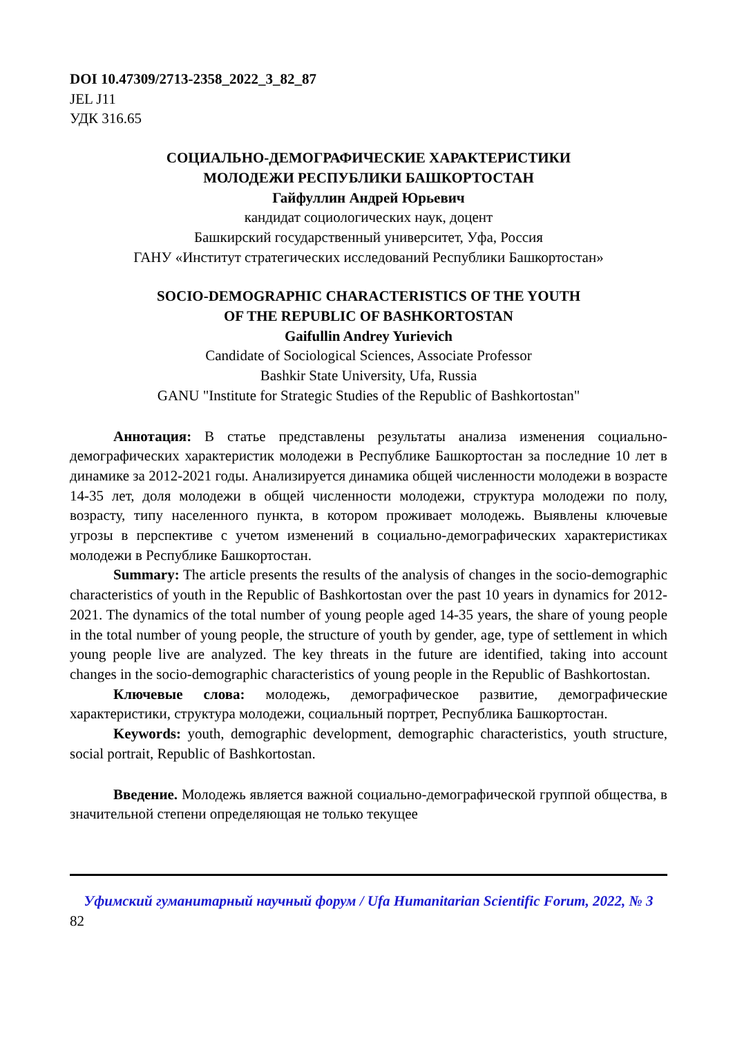DOI 10.47309/2713-2358_2022_3_82_87
JEL J11
УДК 316.65
СОЦИАЛЬНО-ДЕМОГРАФИЧЕСКИЕ ХАРАКТЕРИСТИКИ
МОЛОДЕЖИ РЕСПУБЛИКИ БАШКОРТОСТАН
Гайфуллин Андрей Юрьевич
кандидат социологических наук, доцент
Башкирский государственный университет, Уфа, Россия
ГАНУ «Институт стратегических исследований Республики Башкортостан»
SOCIO-DEMOGRAPHIC CHARACTERISTICS OF THE YOUTH
OF THE REPUBLIC OF BASHKORTOSTAN
Gaifullin Andrey Yurievich
Candidate of Sociological Sciences, Associate Professor
Bashkir State University, Ufa, Russia
GANU "Institute for Strategic Studies of the Republic of Bashkortostan"
Аннотация: В статье представлены результаты анализа изменения социально-демографических характеристик молодежи в Республике Башкортостан за последние 10 лет в динамике за 2012-2021 годы. Анализируется динамика общей численности молодежи в возрасте 14-35 лет, доля молодежи в общей численности молодежи, структура молодежи по полу, возрасту, типу населенного пункта, в котором проживает молодежь. Выявлены ключевые угрозы в перспективе с учетом изменений в социально-демографических характеристиках молодежи в Республике Башкортостан.
Summary: The article presents the results of the analysis of changes in the socio-demographic characteristics of youth in the Republic of Bashkortostan over the past 10 years in dynamics for 2012-2021. The dynamics of the total number of young people aged 14-35 years, the share of young people in the total number of young people, the structure of youth by gender, age, type of settlement in which young people live are analyzed. The key threats in the future are identified, taking into account changes in the socio-demographic characteristics of young people in the Republic of Bashkortostan.
Ключевые слова: молодежь, демографическое развитие, демографические характеристики, структура молодежи, социальный портрет, Республика Башкортостан.
Keywords: youth, demographic development, demographic characteristics, youth structure, social portrait, Republic of Bashkortostan.
Введение. Молодежь является важной социально-демографической группой общества, в значительной степени определяющая не только текущее
Уфимский гуманитарный научный форум / Ufa Humanitarian Scientific Forum, 2022, № 3
82